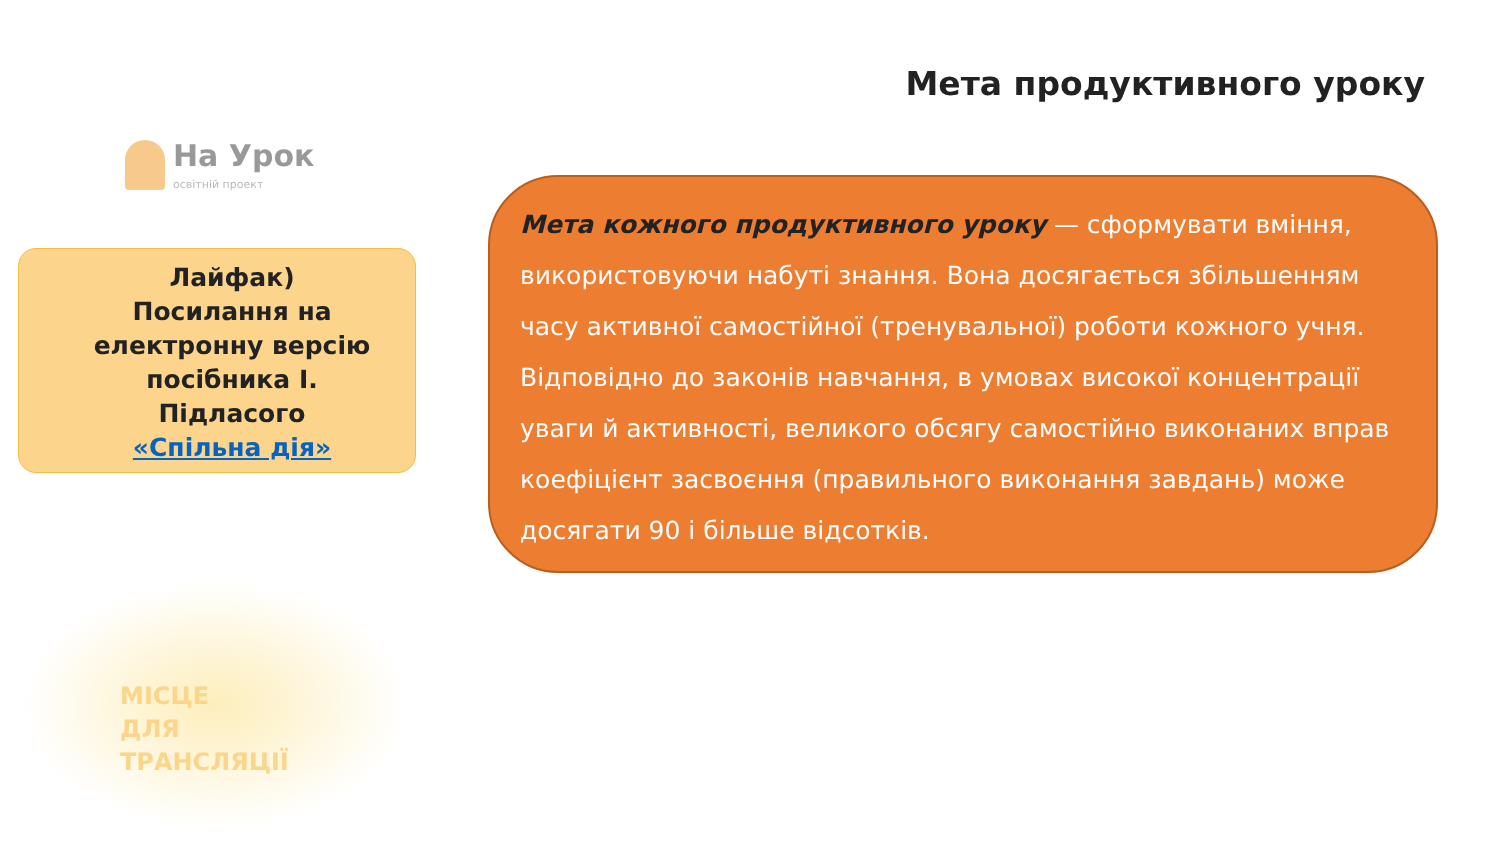Мета продуктивного уроку
На Урок
освітній проект
Лайфак)
Посилання на електронну версію посібника І. Підласого
«Спільна дія»
Мета кожного продуктивного уроку — сформувати вміння, використовуючи набуті знання. Вона досягається збільшенням часу активної самостійної (тренувальної) роботи кожного учня. Відповідно до законів навчання, в умовах високої концентрації уваги й активності, великого обсягу самостійно виконаних вправ коефіцієнт засвоєння (правильного виконання завдань) може досягати 90 і більше відсотків.
МІСЦЕ
ДЛЯ
ТРАНСЛЯЦІЇ